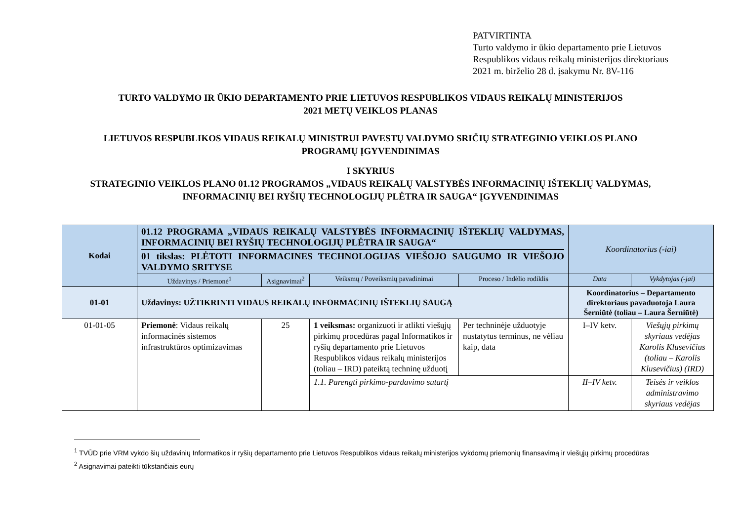PATVIRTINTA
Turto valdymo ir ūkio departamento prie Lietuvos
Respublikos vidaus reikalų ministerijos direktoriaus
2021 m. birželio 28 d. įsakymu Nr. 8V-116
TURTO VALDYMO IR ŪKIO DEPARTAMENTO PRIE LIETUVOS RESPUBLIKOS VIDAUS REIKALŲ MINISTERIJOS
2021 METŲ VEIKLOS PLANAS
LIETUVOS RESPUBLIKOS VIDAUS REIKALŲ MINISTRUI PAVESTŲ VALDYMO SRIČIŲ STRATEGINIO VEIKLOS PLANO
PROGRAMŲ ĮGYVENDINIMAS
I SKYRIUS
STRATEGINIO VEIKLOS PLANO 01.12 PROGRAMOS „VIDAUS REIKALŲ VALSTYBĖS INFORMACINIŲ IŠTEKLIŲ VALDYMAS,
INFORMACINIŲ BEI RYŠIŲ TECHNOLOGIJŲ PLĖTRA IR SAUGA“ ĮGYVENDINIMAS
| Kodai | 01.12 PROGRAMA „VIDAUS REIKALŲ VALSTYBĖS INFORMACINIŲ IŠTEKLIŲ VALDYMAS, INFORMACINIŲ BEI RYŠIŲ TECHNOLOGIJŲ PLĖTRA IR SAUGA“ 01 tikslas: PLĖTOTI INFORMACINES TECHNOLOGIJAS VIEŠOJO SAUGUMO IR VIEŠOJO VALDYMO SRITYSE | | | | Koordinatorius (-iai) | |
| --- | --- | --- | --- | --- | --- | --- |
| | Uždavinys / Priemonė<sup>1</sup> | Asignavimai<sup>2</sup> | Veiksmų / Poveiksmių pavadinimai | Proceso / Indėlio rodiklis | Data | Vykdytojas (-jai) |
| 01-01 | Uždavinys: UŽTIKRINTI VIDAUS REIKALŲ INFORMACINIŲ IŠTEKLIŲ SAUGĄ | | | | Koordinatorius – Departamento direktoriaus pavaduotoja Laura Šerniūtė (toliau – Laura Šerniūtė) | |
| 01-01-05 | Priemonė : Vidaus reikalų informacinės sistemos infrastruktūros optimizavimas | 25 | 1 veiksmas: organizuoti ir atlikti viešųjų pirkimų procedūras pagal Informatikos ir ryšių departamento prie Lietuvos Respublikos vidaus reikalų ministerijos (toliau – IRD) pateiktą techninę užduotį | Per techninėje užduotyje nustatytus terminus, ne vėliau kaip, data | I–IV ketv. | Viešųjų pirkimų skyriaus vedėjas Karolis Klusevičius (toliau – Karolis Klusevičius) (IRD) |
| | | | 1.1. Parengti pirkimo-pardavimo sutartį | | II–IV ketv. | Teisės ir veiklos administravimo skyriaus vedėjas |
<sup>1</sup> TVŪD prie VRM vykdo šių uždavinių Informatikos ir ryšių departamento prie Lietuvos Respublikos vidaus reikalų ministerijos vykdomų priemonių finansavimą ir viešųjų pirkimų procedūras
<sup>2</sup> Asignavimai pateikti tūkstančiais eurų